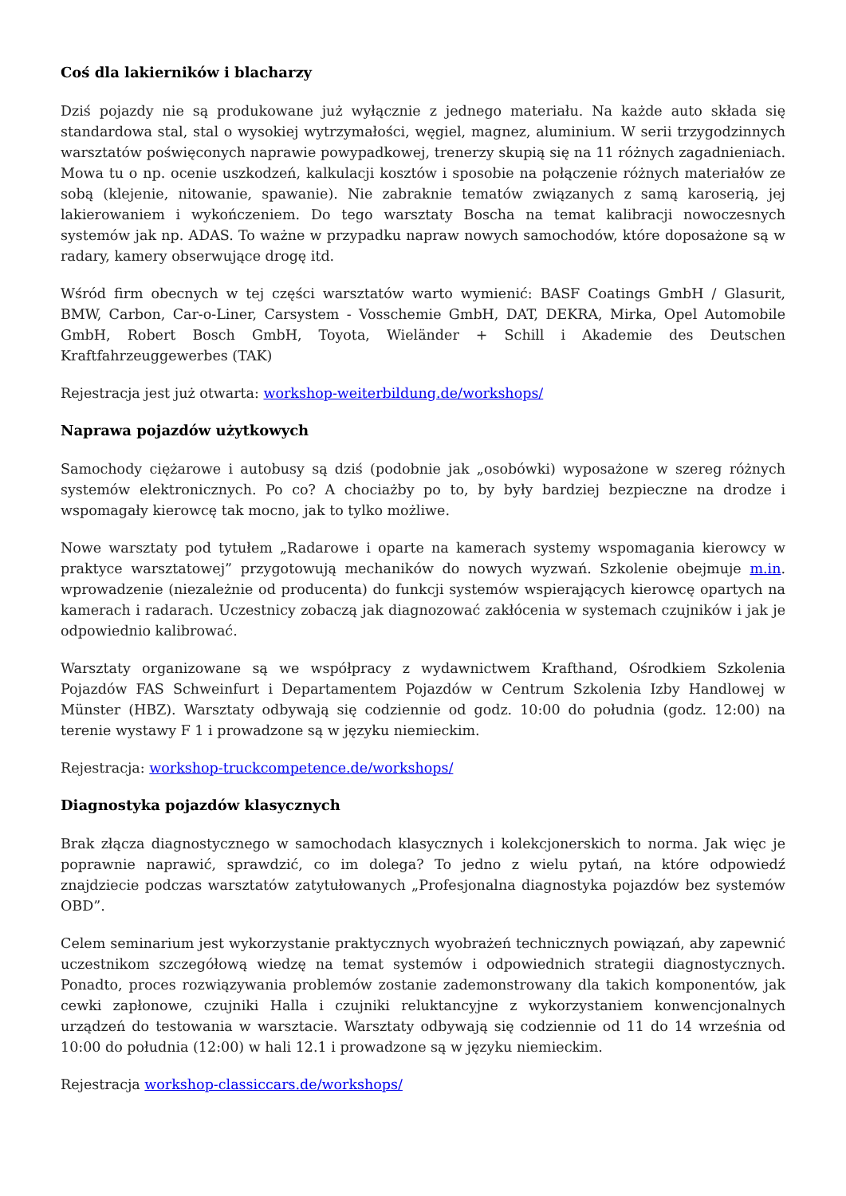Coś dla lakierników i blacharzy
Dziś pojazdy nie są produkowane już wyłącznie z jednego materiału. Na każde auto składa się standardowa stal, stal o wysokiej wytrzymałości, węgiel, magnez, aluminium. W serii trzygodzinnych warsztatów poświęconych naprawie powypadkowej, trenerzy skupią się na 11 różnych zagadnieniach. Mowa tu o np. ocenie uszkodzeń, kalkulacji kosztów i sposobie na połączenie różnych materiałów ze sobą (klejenie, nitowanie, spawanie). Nie zabraknie tematów związanych z samą karoserią, jej lakierowaniem i wykończeniem. Do tego warsztaty Boscha na temat kalibracji nowoczesnych systemów jak np. ADAS. To ważne w przypadku napraw nowych samochodów, które doposażone są w radary, kamery obserwujące drogę itd.
Wśród firm obecnych w tej części warsztatów warto wymienić: BASF Coatings GmbH / Glasurit, BMW, Carbon, Car-o-Liner, Carsystem - Vosschemie GmbH, DAT, DEKRA, Mirka, Opel Automobile GmbH, Robert Bosch GmbH, Toyota, Wieländer + Schill i Akademie des Deutschen Kraftfahrzeuggewerbes (TAK)
Rejestracja jest już otwarta: workshop-weiterbildung.de/workshops/
Naprawa pojazdów użytkowych
Samochody ciężarowe i autobusy są dziś (podobnie jak „osobówki) wyposażone w szereg różnych systemów elektronicznych. Po co? A chociażby po to, by były bardziej bezpieczne na drodze i wspomagały kierowcę tak mocno, jak to tylko możliwe.
Nowe warsztaty pod tytułem „Radarowe i oparte na kamerach systemy wspomagania kierowcy w praktyce warsztatowej” przygotowują mechaników do nowych wyzwań. Szkolenie obejmuje m.in. wprowadzenie (niezależnie od producenta) do funkcji systemów wspierających kierowcę opartych na kamerach i radarach. Uczestnicy zobaczą jak diagnozować zakłócenia w systemach czujników i jak je odpowiednio kalibrować.
Warsztaty organizowane są we współpracy z wydawnictwem Krafthand, Ośrodkiem Szkolenia Pojazdów FAS Schweinfurt i Departamentem Pojazdów w Centrum Szkolenia Izby Handlowej w Münster (HBZ). Warsztaty odbywają się codziennie od godz. 10:00 do południa (godz. 12:00) na terenie wystawy F 1 i prowadzone są w języku niemieckim.
Rejestracja: workshop-truckcompetence.de/workshops/
Diagnostyka pojazdów klasycznych
Brak złącza diagnostycznego w samochodach klasycznych i kolekcjonerskich to norma. Jak więc je poprawnie naprawić, sprawdzić, co im dolega? To jedno z wielu pytań, na które odpowiedź znajdziecie podczas warsztatów zatytułowanych „Profesjonalna diagnostyka pojazdów bez systemów OBD”.
Celem seminarium jest wykorzystanie praktycznych wyobrażeń technicznych powiązań, aby zapewnić uczestnikom szczegółową wiedzę na temat systemów i odpowiednich strategii diagnostycznych. Ponadto, proces rozwiązywania problemów zostanie zademonstrowany dla takich komponentów, jak cewki zapłonowe, czujniki Halla i czujniki reluktancyjne z wykorzystaniem konwencjonalnych urządzeń do testowania w warsztacie. Warsztaty odbywają się codziennie od 11 do 14 września od 10:00 do południa (12:00) w hali 12.1 i prowadzone są w języku niemieckim.
Rejestracja workshop-classiccars.de/workshops/